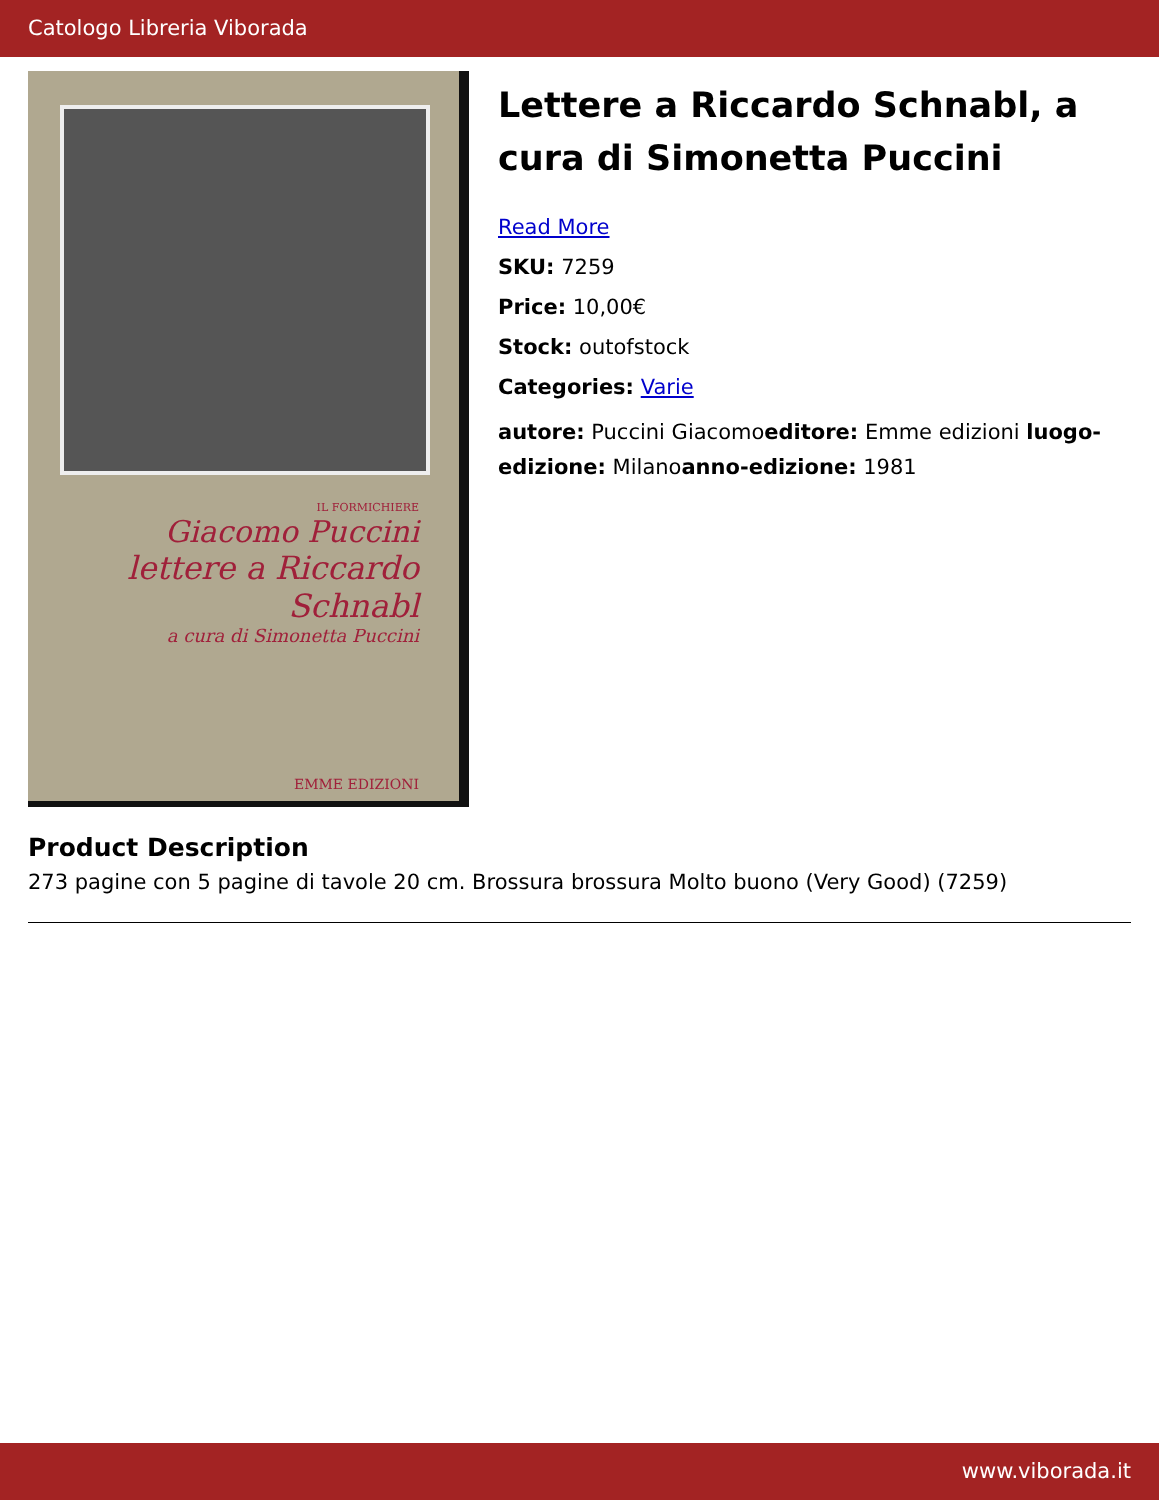Catologo Libreria Viborada
IL FORMICHIERE
Giacomo Puccini
lettere a Riccardo Schnabl
a cura di Simonetta Puccini
EMME EDIZIONI
Lettere a Riccardo Schnabl, a cura di Simonetta Puccini
Read More
SKU: 7259
Price: 10,00€
Stock: outofstock
Categories: Varie
autore: Puccini Giacomoeditore: Emme edizioni luogo-edizione: Milanoanno-edizione: 1981
Product Description
273 pagine con 5 pagine di tavole 20 cm. Brossura brossura Molto buono (Very Good) (7259)
www.viborada.it